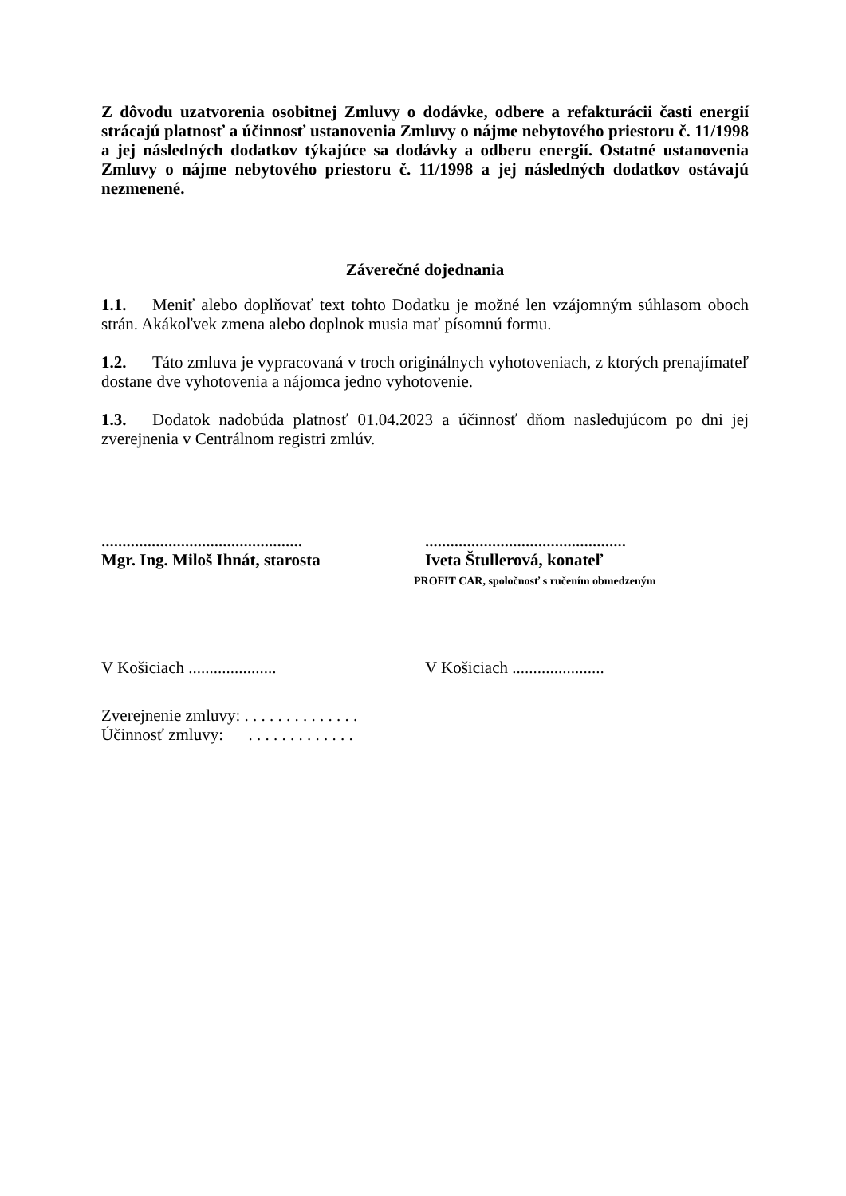Z dôvodu uzatvorenia osobitnej Zmluvy o dodávke, odbere a refakturácii časti energií strácajú platnosť a účinnosť ustanovenia Zmluvy o nájme nebytového priestoru č. 11/1998 a jej následných dodatkov týkajúce sa dodávky a odberu energií. Ostatné ustanovenia Zmluvy o nájme nebytového priestoru č. 11/1998 a jej následných dodatkov ostávajú nezmenené.
Záverečné dojednania
1.1. Meniť alebo doplňovať text tohto Dodatku je možné len vzájomným súhlasom oboch strán. Akákoľvek zmena alebo doplnok musia mať písomnú formu.
1.2. Táto zmluva je vypracovaná v troch originálnych vyhotoveniach, z ktorých prenajímateľ dostane dve vyhotovenia a nájomca jedno vyhotovenie.
1.3. Dodatok nadobúda platnosť 01.04.2023 a účinnosť dňom nasledujúcom po dni jej zverejnenia v Centrálnom registri zmlúv.
................................................
Mgr. Ing. Miloš Ihnát, starosta
................................................
Iveta Štullerová, konateľ
PROFIT CAR, spoločnosť s ručením obmedzeným
V Košiciach ..................... V Košiciach ......................
Zverejnenie zmluvy: . . . . . . . . . . . . . .
Účinnosť zmluvy: . . . . . . . . . . . . .